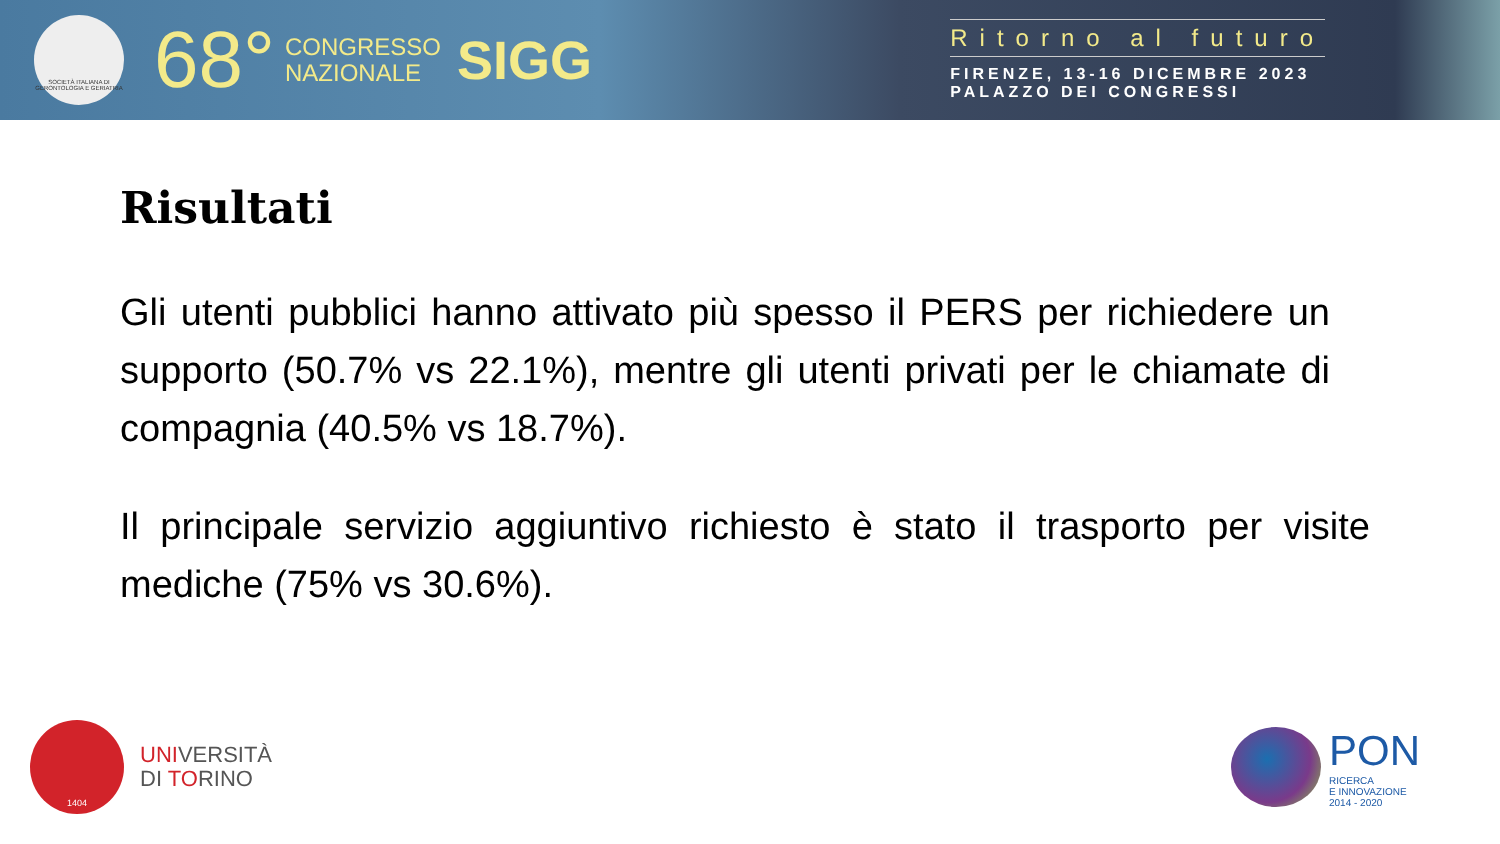SOCIETÀ ITALIANA DI GERONTOLOGIA E GERIATRIA
68°
CONGRESSO
NAZIONALE
SIGG
Ritorno al futuro
FIRENZE, 13-16 DICEMBRE 2023
PALAZZO DEI CONGRESSI
Risultati
Gli utenti pubblici hanno attivato più spesso il PERS per richiedere un supporto (50.7% vs 22.1%), mentre gli utenti privati per le chiamate di compagnia (40.5% vs 18.7%).
Il principale servizio aggiuntivo richiesto è stato il trasporto per visite mediche (75% vs 30.6%).
1404
UNIVERSITÀ
DI TORINO
PON
RICERCA
E INNOVAZIONE
2014 - 2020